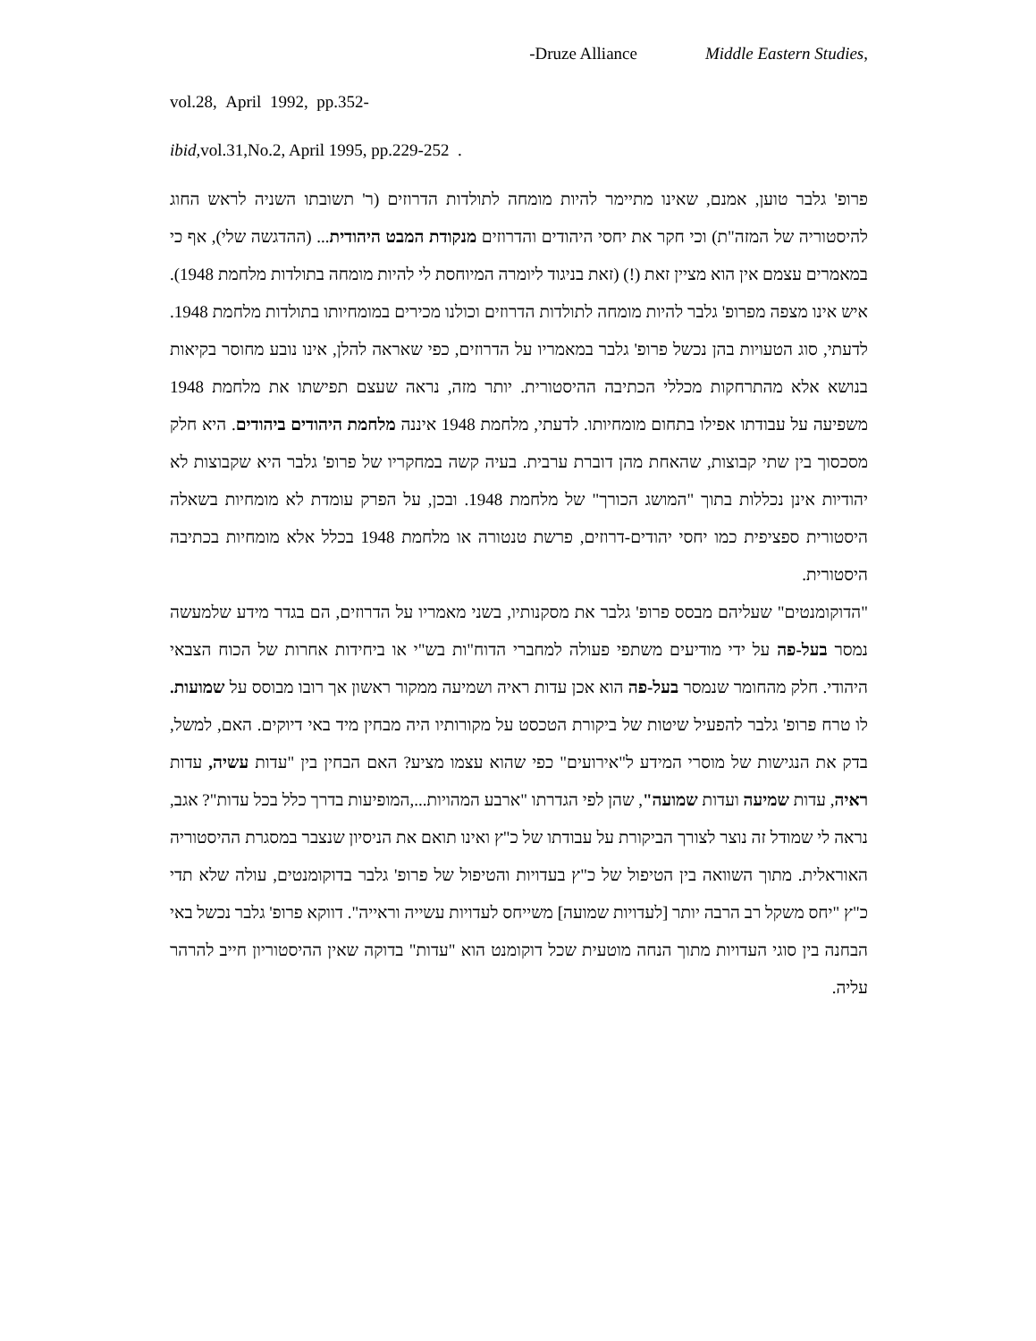-Druze Alliance Middle Eastern Studies,
vol.28, April 1992, pp.352-
ibid, vol.31,No.2, April 1995, pp.229-252 .
פרופ' גלבר טוען, אמנם, שאינו מתיימר להיות מומחה לתולדות הדרוזים (ר' תשובתו השניה לראש החוג להיסטוריה של המזה"ת) וכי חקר את יחסי היהודים והדרוזים מנקודת המבט היהודית... (ההדגשה שלי), אף כי במאמרים עצמם אין הוא מציין זאת (!) (זאת בניגוד ליומרה המיוחסת לי להיות מומחה בתולדות מלחמת 1948). איש אינו מצפה מפרופ' גלבר להיות מומחה לתולדות הדרוזים וכולנו מכירים במומחיותו בתולדות מלחמת 1948. לדעתי, סוג הטעויות בהן נכשל פרופ' גלבר במאמריו על הדרוזים, כפי שאראה להלן, אינו נובע מחוסר בקיאות בנושא אלא מהתרחקות מכללי הכתיבה ההיסטורית. יותר מזה, נראה שעצם תפישתו את מלחמת 1948 משפיעה על עבודתו אפילו בתחום מומחיותו. לדעתי, מלחמת 1948 איננה מלחמת היהודים ביהודים. היא חלק מסכסוך בין שתי קבוצות, שהאחת מהן דוברת ערבית. בעיה קשה במחקריו של פרופ' גלבר היא שקבוצות לא יהודיות אינן נכללות בתוך "המושג הכורך" של מלחמת 1948. ובכן, על הפרק עומדת לא מומחיות בשאלה היסטורית ספציפית כמו יחסי יהודים-דרוזים, פרשת טנטורה או מלחמת 1948 בכלל אלא מומחיות בכתיבה היסטורית.
"הדוקומנטים" שעליהם מבסס פרופ' גלבר את מסקנותיו, בשני מאמריו על הדרוזים, הם בגדר מידע שלמעשה נמסר בעל-פה על ידי מודיעים משתפי פעולה למחברי הדוח"ות בש"י או ביחידות אחרות של הכוח הצבאי היהודי. חלק מהחומר שנמסר בעל-פה הוא אכן עדות ראיה ושמיעה ממקור ראשון אך רובו מבוסס על שמועות. לו טרח פרופ' גלבר להפעיל שיטות של ביקורת הטכסט על מקורותיו היה מבחין מיד באי דיוקים. האם, למשל, בדק את הנגישות של מוסרי המידע ל"אירועים" כפי שהוא עצמו מציע? האם הבחין בין "עדות עשיה, עדות ראיה, עדות שמיעה ועדות שמועה", שהן לפי הגדרתו "ארבע המהויות...,המופיעות בדרך כלל בכל עדות"? אגב, נראה לי שמודל זה נוצר לצורך הביקורת על עבודתו של כ"ץ ואינו תואם את הניסיון שנצבר במסגרת ההיסטוריה האוראלית. מתוך השוואה בין הטיפול של כ"ץ בעדויות והטיפול של פרופ' גלבר בדוקומנטים, עולה שלא תדי כ"ץ "יחס משקל רב הרבה יותר [לעדויות שמועה] משייחס לעדויות עשייה וראייה". דווקא פרופ' גלבר נכשל באי הבחנה בין סוגי העדויות מתוך הנחה מוטעית שכל דוקומנט הוא "עדות" בדוקה שאין ההיסטוריון חייב להרהר עליה.